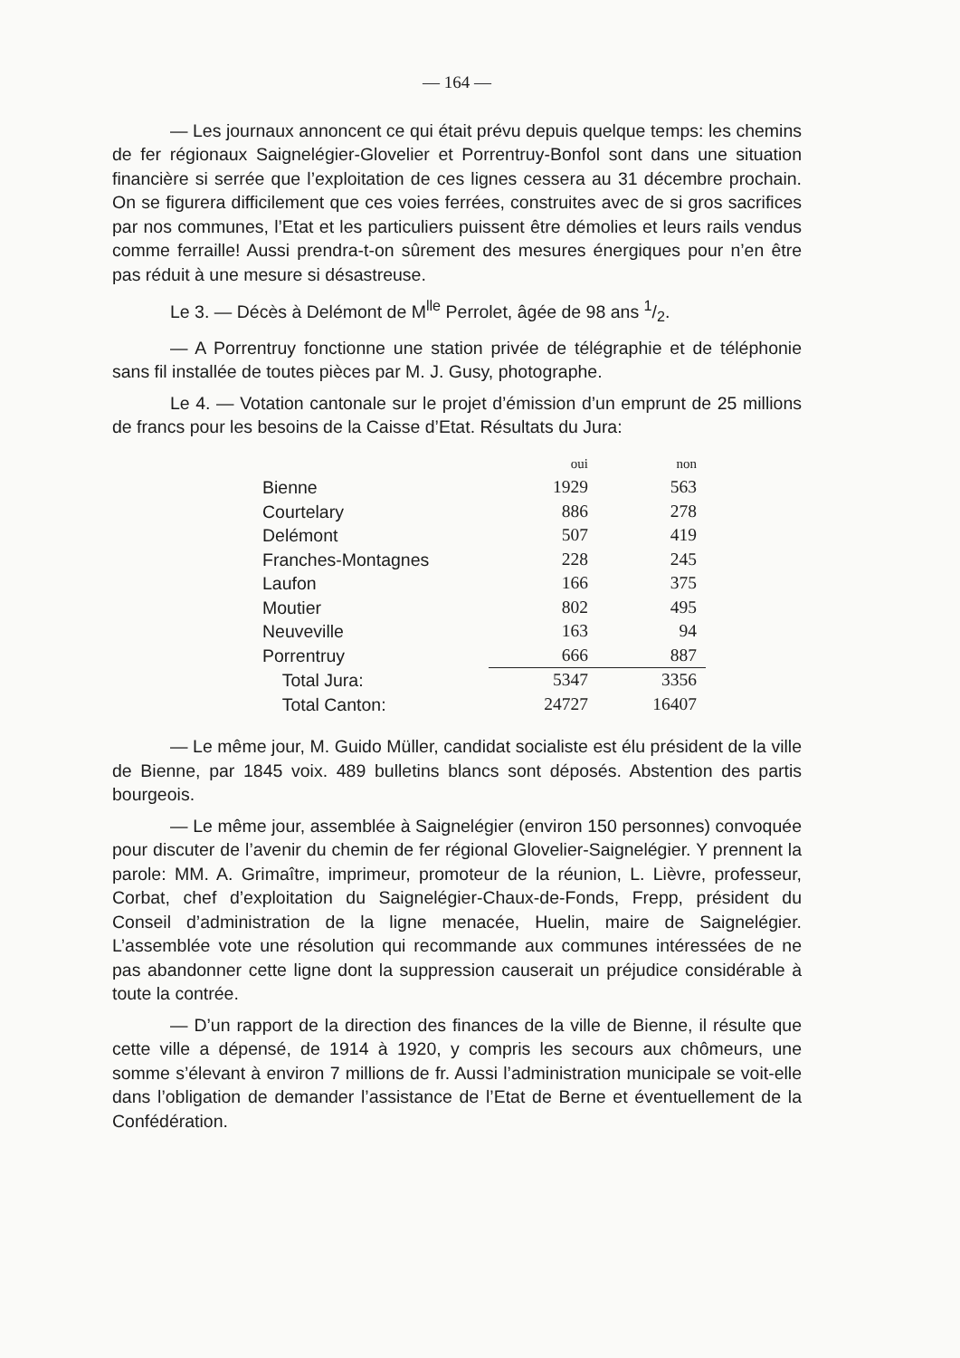— 164 —
— Les journaux annoncent ce qui était prévu depuis quelque temps: les chemins de fer régionaux Saignelégier-Glovelier et Porrentruy-Bonfol sont dans une situation financière si serrée que l’exploitation de ces lignes cessera au 31 décembre prochain. On se figurera difficilement que ces voies ferrées, construites avec de si gros sacrifices par nos communes, l’Etat et les particuliers puissent être démolies et leurs rails vendus comme ferraille! Aussi prendra-t-on sûrement des mesures énergiques pour n’en être pas réduit à une mesure si désastreuse.
Le 3. — Décès à Delémont de M<sup>lle</sup> Perrolet, âgée de 98 ans 1/2.
— A Porrentruy fonctionne une station privée de télégraphie et de téléphonie sans fil installée de toutes pièces par M. J. Gusy, photographe.
Le 4. — Votation cantonale sur le projet d’émission d’un emprunt de 25 millions de francs pour les besoins de la Caisse d’Etat. Résultats du Jura:
| | oui | non |
| --- | --- | --- |
| Bienne | 1929 | 563 |
| Courtelary | 886 | 278 |
| Delémont | 507 | 419 |
| Franches-Montagnes | 228 | 245 |
| Laufon | 166 | 375 |
| Moutier | 802 | 495 |
| Neuveville | 163 | 94 |
| Porrentruy | 666 | 887 |
| Total Jura: | 5347 | 3356 |
| Total Canton: | 24727 | 16407 |
— Le même jour, M. Guido Müller, candidat socialiste est élu président de la ville de Bienne, par 1845 voix. 489 bulletins blancs sont déposés. Abstention des partis bourgeois.
— Le même jour, assemblée à Saignelégier (environ 150 personnes) convoquée pour discuter de l’avenir du chemin de fer régional Glovelier-Saignelégier. Y prennent la parole: MM. A. Grimaître, imprimeur, promoteur de la réunion, L. Lièvre, professeur, Corbat, chef d’exploitation du Saignelégier-Chaux-de-Fonds, Frepp, président du Conseil d’administration de la ligne menacée, Huelin, maire de Saignelégier. L’assemblée vote une résolution qui recommande aux communes intéressées de ne pas abandonner cette ligne dont la suppression causerait un préjudice considérable à toute la contrée.
— D’un rapport de la direction des finances de la ville de Bienne, il résulte que cette ville a dépensé, de 1914 à 1920, y compris les secours aux chômeurs, une somme s’élevant à environ 7 millions de fr. Aussi l’administration municipale se voit-elle dans l’obligation de demander l’assistance de l’Etat de Berne et éventuellement de la Confédération.